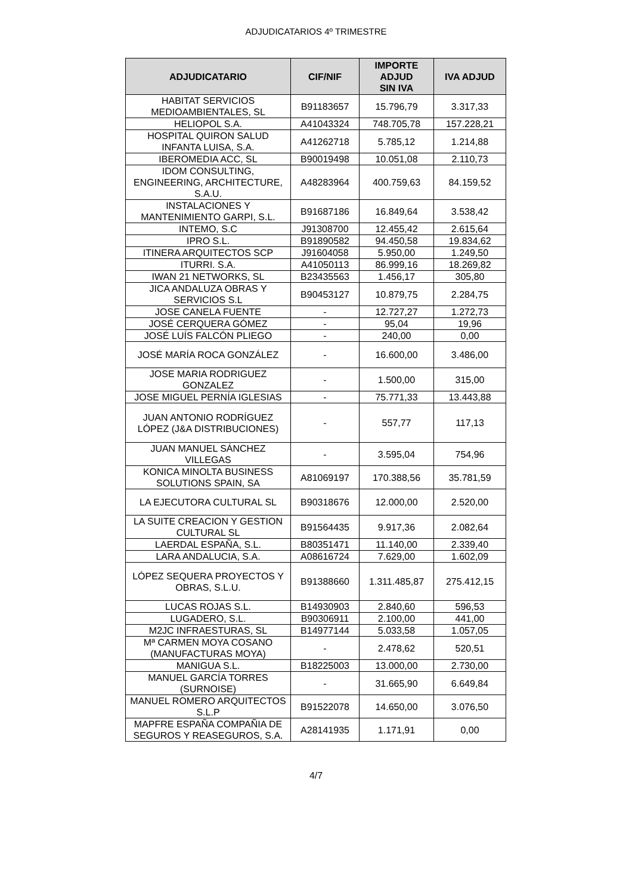ADJUDICATARIOS 4º TRIMESTRE
| ADJUDICATARIO | CIF/NIF | IMPORTE ADJUD SIN IVA | IVA ADJUD |
| --- | --- | --- | --- |
| HABITAT SERVICIOS MEDIOAMBIENTALES, SL | B91183657 | 15.796,79 | 3.317,33 |
| HELIOPOL S.A. | A41043324 | 748.705,78 | 157.228,21 |
| HOSPITAL QUIRON SALUD INFANTA LUISA, S.A. | A41262718 | 5.785,12 | 1.214,88 |
| IBEROMEDIA ACC, SL | B90019498 | 10.051,08 | 2.110,73 |
| IDOM CONSULTING, ENGINEERING, ARCHITECTURE, S.A.U. | A48283964 | 400.759,63 | 84.159,52 |
| INSTALACIONES Y MANTENIMIENTO GARPI, S.L. | B91687186 | 16.849,64 | 3.538,42 |
| INTEMO, S.C | J91308700 | 12.455,42 | 2.615,64 |
| IPRO S.L. | B91890582 | 94.450,58 | 19.834,62 |
| ITINERA ARQUITECTOS SCP | J91604058 | 5.950,00 | 1.249,50 |
| ITURRI. S.A. | A41050113 | 86.999,16 | 18.269,82 |
| IWAN 21 NETWORKS, SL | B23435563 | 1.456,17 | 305,80 |
| JICA ANDALUZA OBRAS Y SERVICIOS S.L | B90453127 | 10.879,75 | 2.284,75 |
| JOSE CANELA FUENTE | - | 12.727,27 | 1.272,73 |
| JOSÉ CERQUERA GÓMEZ | - | 95,04 | 19,96 |
| JOSÉ LUÍS FALCÓN PLIEGO | - | 240,00 | 0,00 |
| JOSÉ MARÍA ROCA GONZÁLEZ | - | 16.600,00 | 3.486,00 |
| JOSE MARIA RODRIGUEZ GONZALEZ | - | 1.500,00 | 315,00 |
| JOSE MIGUEL PERNÍA IGLESIAS | - | 75.771,33 | 13.443,88 |
| JUAN ANTONIO RODRÍGUEZ LÓPEZ (J&A DISTRIBUCIONES) | - | 557,77 | 117,13 |
| JUAN MANUEL SÁNCHEZ VILLEGAS | - | 3.595,04 | 754,96 |
| KONICA MINOLTA BUSINESS SOLUTIONS SPAIN, SA | A81069197 | 170.388,56 | 35.781,59 |
| LA EJECUTORA CULTURAL SL | B90318676 | 12.000,00 | 2.520,00 |
| LA SUITE CREACION Y GESTION CULTURAL SL | B91564435 | 9.917,36 | 2.082,64 |
| LAERDAL ESPAÑA, S.L. | B80351471 | 11.140,00 | 2.339,40 |
| LARA ANDALUCIA, S.A. | A08616724 | 7.629,00 | 1.602,09 |
| LÓPEZ SEQUERA PROYECTOS Y OBRAS, S.L.U. | B91388660 | 1.311.485,87 | 275.412,15 |
| LUCAS ROJAS S.L. | B14930903 | 2.840,60 | 596,53 |
| LUGADERO, S.L. | B90306911 | 2.100,00 | 441,00 |
| M2JC INFRAESTURAS, SL | B14977144 | 5.033,58 | 1.057,05 |
| Mª CARMEN MOYA COSANO (MANUFACTURAS MOYA) | - | 2.478,62 | 520,51 |
| MANIGUA S.L. | B18225003 | 13.000,00 | 2.730,00 |
| MANUEL GARCÍA TORRES (SURNOISE) | - | 31.665,90 | 6.649,84 |
| MANUEL ROMERO ARQUITECTOS S.L.P | B91522078 | 14.650,00 | 3.076,50 |
| MAPFRE ESPAÑA COMPAÑIA DE SEGUROS Y REASEGUROS, S.A. | A28141935 | 1.171,91 | 0,00 |
4/7